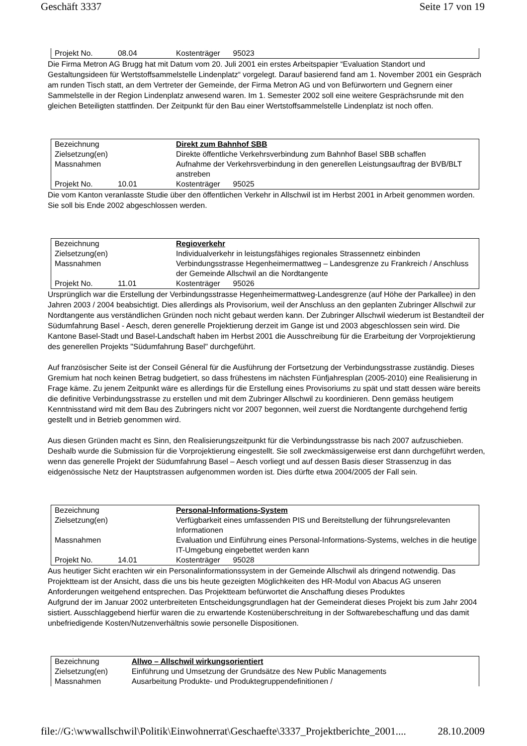Geschäft 3337 Seite 17 von 19
| Projekt No. | 08.04 | Kostenträger 95023 |
Die Firma Metron AG Brugg hat mit Datum vom 20. Juli 2001 ein erstes Arbeitspapier “Evaluation Standort und Gestaltungsideen für Wertstoffsammelstelle Lindenplatz“ vorgelegt. Darauf basierend fand am 1. November 2001 ein Gespräch am runden Tisch statt, an dem Vertreter der Gemeinde, der Firma Metron AG und von Befürwortern und Gegnern einer Sammelstelle in der Region Lindenplatz anwesend waren. Im 1. Semester 2002 soll eine weitere Gesprächsrunde mit den gleichen Beteiligten stattfinden. Der Zeitpunkt für den Bau einer Wertstoffsammelstelle Lindenplatz ist noch offen.
| Bezeichnung | | Direkt zum Bahnhof SBB |
| Zielsetzung(en) | | Direkte öffentliche Verkehrsverbindung zum Bahnhof Basel SBB schaffen |
| Massnahmen | | Aufnahme der Verkehrsverbindung in den generellen Leistungsauftrag der BVB/BLT anstreben |
| Projekt No. | 10.01 | Kostenträger 95025 |
Die vom Kanton veranlasste Studie über den öffentlichen Verkehr in Allschwil ist im Herbst 2001 in Arbeit genommen worden. Sie soll bis Ende 2002 abgeschlossen werden.
| Bezeichnung | | Regioverkehr |
| Zielsetzung(en) | | Individualverkehr in leistungsfähiges regionales Strassennetz einbinden |
| Massnahmen | | Verbindungsstrasse Hegenheimermattweg – Landesgrenze zu Frankreich / Anschluss der Gemeinde Allschwil an die Nordtangente |
| Projekt No. | 11.01 | Kostenträger 95026 |
Ursprünglich war die Erstellung der Verbindungsstrasse Hegenheimermattweg-Landesgrenze (auf Höhe der Parkallee) in den Jahren 2003 / 2004 beabsichtigt. Dies allerdings als Provisorium, weil der Anschluss an den geplanten Zubringer Allschwil zur Nordtangente aus verständlichen Gründen noch nicht gebaut werden kann. Der Zubringer Allschwil wiederum ist Bestandteil der Südumfahrung Basel - Aesch, deren generelle Projektierung derzeit im Gange ist und 2003 abgeschlossen sein wird. Die Kantone Basel-Stadt und Basel-Landschaft haben im Herbst 2001 die Ausschreibung für die Erarbeitung der Vorprojektierung des generellen Projekts "Südumfahrung Basel" durchgeführt.
Auf französischer Seite ist der Conseil Géneral für die Ausführung der Fortsetzung der Verbindungsstrasse zuständig. Dieses Gremium hat noch keinen Betrag budgetiert, so dass frühestens im nächsten Fünfjahresplan (2005-2010) eine Realisierung in Frage käme. Zu jenem Zeitpunkt wäre es allerdings für die Erstellung eines Provisoriums zu spät und statt dessen wäre bereits die definitive Verbindungsstrasse zu erstellen und mit dem Zubringer Allschwil zu koordinieren. Denn gemäss heutigem Kenntnisstand wird mit dem Bau des Zubringers nicht vor 2007 begonnen, weil zuerst die Nordtangente durchgehend fertig gestellt und in Betrieb genommen wird.
Aus diesen Gründen macht es Sinn, den Realisierungszeitpunkt für die Verbindungsstrasse bis nach 2007 aufzuschieben. Deshalb wurde die Submission für die Vorprojektierung eingestellt. Sie soll zweckmässigerweise erst dann durchgeführt werden, wenn das generelle Projekt der Südumfahrung Basel – Aesch vorliegt und auf dessen Basis dieser Strassenzug in das eidgenössische Netz der Hauptstrassen aufgenommen worden ist. Dies dürfte etwa 2004/2005 der Fall sein.
| Bezeichnung | | Personal-Informations-System |
| Zielsetzung(en) | | Verfügbarkeit eines umfassenden PIS und Bereitstellung der führungsrelevanten Informationen |
| Massnahmen | | Evaluation und Einführung eines Personal-Informations-Systems, welches in die heutige IT-Umgebung eingebettet werden kann |
| Projekt No. | 14.01 | Kostenträger 95028 |
Aus heutiger Sicht erachten wir ein Personalinformationssystem in der Gemeinde Allschwil als dringend notwendig. Das Projektteam ist der Ansicht, dass die uns bis heute gezeigten Möglichkeiten des HR-Modul von Abacus AG unseren Anforderungen weitgehend entsprechen. Das Projektteam befürwortet die Anschaffung dieses Produktes
Aufgrund der im Januar 2002 unterbreiteten Entscheidungsgrundlagen hat der Gemeinderat dieses Projekt bis zum Jahr 2004 sistiert. Ausschlaggebend hierfür waren die zu erwartende Kostenüberschreitung in der Softwarebeschaffung und das damit unbefriedigende Kosten/Nutzenverhältnis sowie personelle Dispositionen.
| Bezeichnung | Allwo – Allschwil wirkungsorientiert |
| Zielsetzung(en) | Einführung und Umsetzung der Grundsätze des New Public Managements |
| Massnahmen | Ausarbeitung Produkte- und Produktegruppendefinitionen / |
file://G:\wwwallschwil\Politik\Einwohnerrat\Geschaefte\3337_Projektberichte_2001.... 28.10.2009